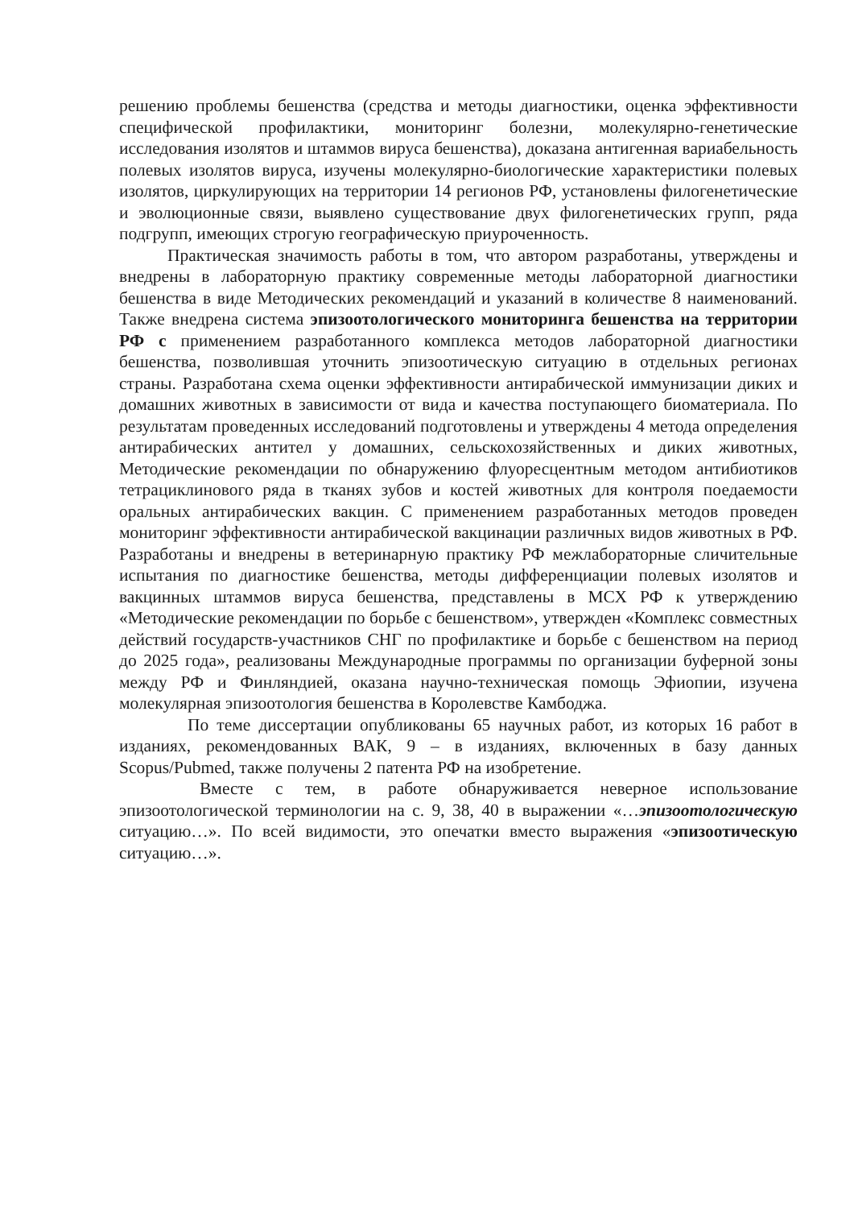решению проблемы бешенства (средства и методы диагностики, оценка эффективности специфической профилактики, мониторинг болезни, молекулярно-генетические исследования изолятов и штаммов вируса бешенства), доказана антигенная вариабельность полевых изолятов вируса, изучены молекулярно-биологические характеристики полевых изолятов, циркулирующих на территории 14 регионов РФ, установлены филогенетические и эволюционные связи, выявлено существование двух филогенетических групп, ряда подгрупп, имеющих строгую географическую приуроченность.
Практическая значимость работы в том, что автором разработаны, утверждены и внедрены в лабораторную практику современные методы лабораторной диагностики бешенства в виде Методических рекомендаций и указаний в количестве 8 наименований. Также внедрена система эпизоотологического мониторинга бешенства на территории РФ с применением разработанного комплекса методов лабораторной диагностики бешенства, позволившая уточнить эпизоотическую ситуацию в отдельных регионах страны. Разработана схема оценки эффективности антирабической иммунизации диких и домашних животных в зависимости от вида и качества поступающего биоматериала. По результатам проведенных исследований подготовлены и утверждены 4 метода определения антирабических антител у домашних, сельскохозяйственных и диких животных, Методические рекомендации по обнаружению флуоресцентным методом антибиотиков тетрациклинового ряда в тканях зубов и костей животных для контроля поедаемости оральных антирабических вакцин. С применением разработанных методов проведен мониторинг эффективности антирабической вакцинации различных видов животных в РФ. Разработаны и внедрены в ветеринарную практику РФ межлабораторные сличительные испытания по диагностике бешенства, методы дифференциации полевых изолятов и вакцинных штаммов вируса бешенства, представлены в МСХ РФ к утверждению «Методические рекомендации по борьбе с бешенством», утвержден «Комплекс совместных действий государств-участников СНГ по профилактике и борьбе с бешенством на период до 2025 года», реализованы Международные программы по организации буферной зоны между РФ и Финляндией, оказана научно-техническая помощь Эфиопии, изучена молекулярная эпизоотология бешенства в Королевстве Камбоджа.
По теме диссертации опубликованы 65 научных работ, из которых 16 работ в изданиях, рекомендованных ВАК, 9 – в изданиях, включенных в базу данных Scopus/Pubmed, также получены 2 патента РФ на изобретение.
Вместе с тем, в работе обнаруживается неверное использование эпизоотологической терминологии на с. 9, 38, 40 в выражении «…эпизоотологическую ситуацию…». По всей видимости, это опечатки вместо выражения «эпизоотическую ситуацию…».